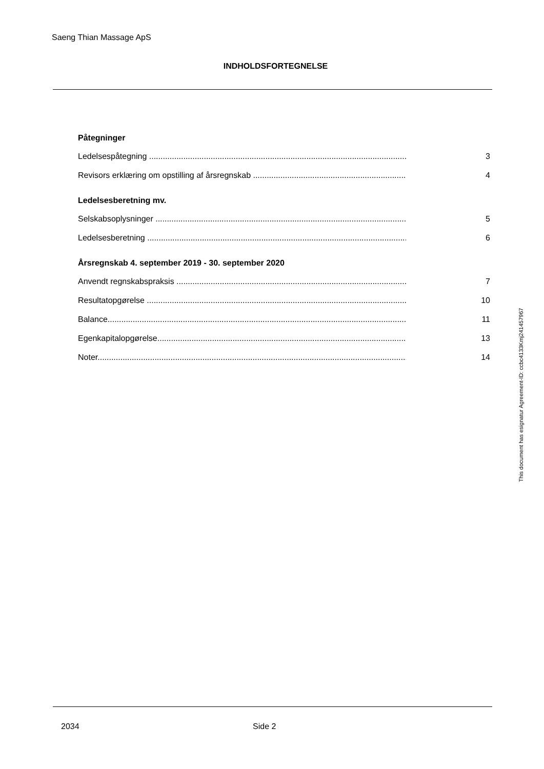Saeng Thian Massage ApS
INDHOLDSFORTEGNELSE
Påtegninger
Ledelsespåtegning .......................................................................................................................... 3
Revisors erklæring om opstilling af årsregnskab ........................................................................... 4
Ledelsesberetning mv.
Selskabsoplysninger .......................................................................................................................... 5
Ledelsesberetning .......................................................................................................................... 6
Årsregnskab 4. september 2019 - 30. september 2020
Anvendt regnskabspraksis .......................................................................................................................... 7
Resultatopgørelse .......................................................................................................................... 10
Balance.......................................................................................................................................... 11
Egenkapitalopgørelse.......................................................................................................................... 13
Noter.................................................................................................................................................. 14
This document has esignatur Agreement-ID: ccbc4133Kmj241457967
2034 Side 2